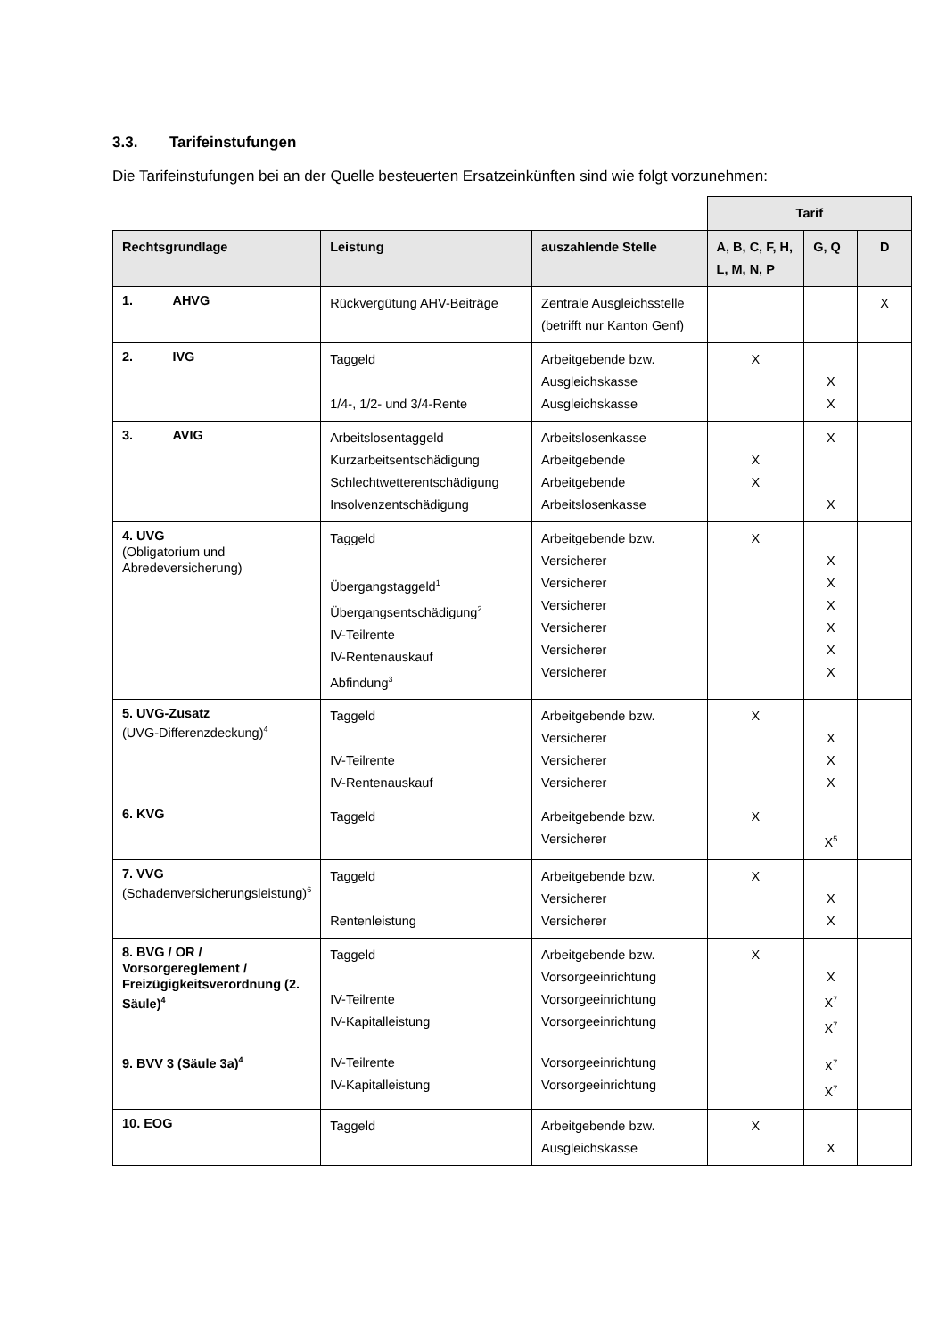3.3. Tarifeinstufungen
Die Tarifeinstufungen bei an der Quelle besteuerten Ersatzeinkünften sind wie folgt vorzunehmen:
| | | | Tarif | | |
| Rechtsgrundlage | Leistung | auszahlende Stelle | A, B, C, F, H, L, M, N, P | G, Q | D |
| 1. AHVG | Rückvergütung AHV-Beiträge | Zentrale Ausgleichsstelle (betrifft nur Kanton Genf) | | | X |
| 2. IVG | Taggeld 1/4-, 1/2- und 3/4-Rente | Arbeitgebende bzw. Ausgleichskasse Ausgleichskasse | X | X X | |
| 3. AVIG | Arbeitslosentaggeld Kurzarbeitsentschädigung Schlechtwetterentschädigung Insolvenzentschädigung | Arbeitslosenkasse Arbeitgebende Arbeitgebende Arbeitslosenkasse | X X | X X | |
| 4. UVG (Obligatorium und Abredeversicherung) | Taggeld Übergangstaggeld<sup>1</sup> Übergangsentschädigung<sup>2</sup> IV-Teilrente IV-Rentenauskauf Abfindung<sup>3</sup> | Arbeitgebende bzw. Versicherer Versicherer Versicherer Versicherer Versicherer Versicherer | X | X X X X X X | |
| 5. UVG-Zusatz (UVG-Differenzdeckung)<sup>4</sup> | Taggeld IV-Teilrente IV-Rentenauskauf | Arbeitgebende bzw. Versicherer Versicherer Versicherer | X | X X X | |
| 6. KVG | Taggeld | Arbeitgebende bzw. Versicherer | X | X<sup>5</sup> | |
| 7. VVG (Schadenversicherungsleistung)<sup>6</sup> | Taggeld Rentenleistung | Arbeitgebende bzw. Versicherer Versicherer | X | X X | |
| 8. BVG / OR / Vorsorgereglement / Freizügigkeitsverordnung (2. Säule)<sup>4</sup> | Taggeld IV-Teilrente IV-Kapitalleistung | Arbeitgebende bzw. Vorsorgeeinrichtung Vorsorgeeinrichtung Vorsorgeeinrichtung | X | X X<sup>7</sup> X<sup>7</sup> | |
| 9. BVV 3 (Säule 3a)<sup>4</sup> | IV-Teilrente IV-Kapitalleistung | Vorsorgeeinrichtung Vorsorgeeinrichtung | | X<sup>7</sup> X<sup>7</sup> | |
| 10. EOG | Taggeld | Arbeitgebende bzw. Ausgleichskasse | X | X | |